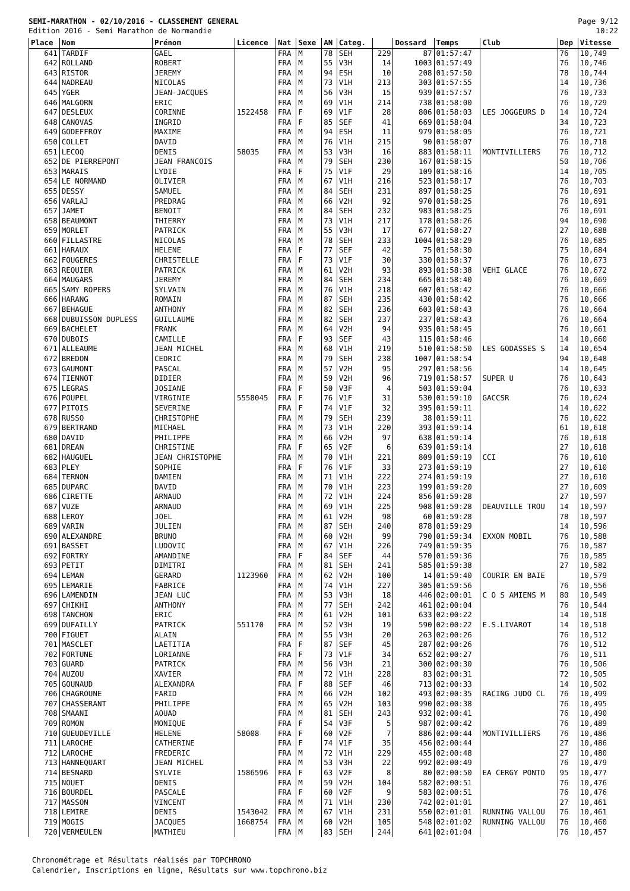SEMI-MARATHON - 02/10/2016 - CLASSEMENT GENERAL
Edition 2016 - Semi Marathon de Normandie
Page 9/12
10:22
| Place | Nom | Prénom | Licence | Nat | Sexe | AN | Categ. | | Dossard | Temps | Club | Dep | Vitesse |
| --- | --- | --- | --- | --- | --- | --- | --- | --- | --- | --- | --- | --- | --- |
| 641 | TARDIF | GAEL | | FRA | M | 78 | SEH | 229 | 87 | 01:57:47 | | 76 | 10,749 |
| 642 | ROLLAND | ROBERT | | FRA | M | 55 | V3H | 14 | 1003 | 01:57:49 | | 76 | 10,746 |
| 643 | RISTOR | JEREMY | | FRA | M | 94 | ESH | 10 | 208 | 01:57:50 | | 78 | 10,744 |
| 644 | NADREAU | NICOLAS | | FRA | M | 73 | V1H | 213 | 303 | 01:57:55 | | 14 | 10,736 |
| 645 | YGER | JEAN-JACQUES | | FRA | M | 56 | V3H | 15 | 939 | 01:57:57 | | 76 | 10,733 |
| 646 | MALGORN | ERIC | | FRA | M | 69 | V1H | 214 | 738 | 01:58:00 | | 76 | 10,729 |
| 647 | DESLEUX | CORINNE | 1522458 | FRA | F | 69 | V1F | 28 | 806 | 01:58:03 | LES JOGGEURS D | 14 | 10,724 |
| 648 | CANOVAS | INGRID | | FRA | F | 85 | SEF | 41 | 669 | 01:58:04 | | 34 | 10,723 |
| 649 | GODEFFROY | MAXIME | | FRA | M | 94 | ESH | 11 | 979 | 01:58:05 | | 76 | 10,721 |
| 650 | COLLET | DAVID | | FRA | M | 76 | V1H | 215 | 90 | 01:58:07 | | 76 | 10,718 |
| 651 | LECOQ | DENIS | 58035 | FRA | M | 53 | V3H | 16 | 883 | 01:58:11 | MONTIVILLIERS | 76 | 10,712 |
| 652 | DE PIERREPONT | JEAN FRANCOIS | | FRA | M | 79 | SEH | 230 | 167 | 01:58:15 | | 50 | 10,706 |
| 653 | MARAIS | LYDIE | | FRA | F | 75 | V1F | 29 | 109 | 01:58:16 | | 14 | 10,705 |
| 654 | LE NORMAND | OLIVIER | | FRA | M | 67 | V1H | 216 | 523 | 01:58:17 | | 76 | 10,703 |
| 655 | DESSY | SAMUEL | | FRA | M | 84 | SEH | 231 | 897 | 01:58:25 | | 76 | 10,691 |
| 656 | VARLAJ | PREDRAG | | FRA | M | 66 | V2H | 92 | 970 | 01:58:25 | | 76 | 10,691 |
| 657 | JAMET | BENOIT | | FRA | M | 84 | SEH | 232 | 983 | 01:58:25 | | 76 | 10,691 |
| 658 | BEAUMONT | THIERRY | | FRA | M | 73 | V1H | 217 | 178 | 01:58:26 | | 94 | 10,690 |
| 659 | MORLET | PATRICK | | FRA | M | 55 | V3H | 17 | 677 | 01:58:27 | | 27 | 10,688 |
| 660 | FILLASTRE | NICOLAS | | FRA | M | 78 | SEH | 233 | 1004 | 01:58:29 | | 76 | 10,685 |
| 661 | HARAUX | HELENE | | FRA | F | 77 | SEF | 42 | 75 | 01:58:30 | | 75 | 10,684 |
| 662 | FOUGERES | CHRISTELLE | | FRA | F | 73 | V1F | 30 | 330 | 01:58:37 | | 76 | 10,673 |
| 663 | REQUIER | PATRICK | | FRA | M | 61 | V2H | 93 | 893 | 01:58:38 | VEHI GLACE | 76 | 10,672 |
| 664 | MAUGARS | JEREMY | | FRA | M | 84 | SEH | 234 | 665 | 01:58:40 | | 76 | 10,669 |
| 665 | SAMY ROPERS | SYLVAIN | | FRA | M | 76 | V1H | 218 | 607 | 01:58:42 | | 76 | 10,666 |
| 666 | HARANG | ROMAIN | | FRA | M | 87 | SEH | 235 | 430 | 01:58:42 | | 76 | 10,666 |
| 667 | BEHAGUE | ANTHONY | | FRA | M | 82 | SEH | 236 | 603 | 01:58:43 | | 76 | 10,664 |
| 668 | DUBUISSON DUPLESS | GUILLAUME | | FRA | M | 82 | SEH | 237 | 237 | 01:58:43 | | 76 | 10,664 |
| 669 | BACHELET | FRANK | | FRA | M | 64 | V2H | 94 | 935 | 01:58:45 | | 76 | 10,661 |
| 670 | DUBOIS | CAMILLE | | FRA | F | 93 | SEF | 43 | 115 | 01:58:46 | | 14 | 10,660 |
| 671 | ALLEAUME | JEAN MICHEL | | FRA | M | 68 | V1H | 219 | 510 | 01:58:50 | LES GODASSES S | 14 | 10,654 |
| 672 | BREDON | CEDRIC | | FRA | M | 79 | SEH | 238 | 1007 | 01:58:54 | | 94 | 10,648 |
| 673 | GAUMONT | PASCAL | | FRA | M | 57 | V2H | 95 | 297 | 01:58:56 | | 14 | 10,645 |
| 674 | TIENNOT | DIDIER | | FRA | M | 59 | V2H | 96 | 719 | 01:58:57 | SUPER U | 76 | 10,643 |
| 675 | LEGRAS | JOSIANE | | FRA | F | 50 | V3F | 4 | 503 | 01:59:04 | | 76 | 10,633 |
| 676 | POUPEL | VIRGINIE | 5558045 | FRA | F | 76 | V1F | 31 | 530 | 01:59:10 | GACCSR | 76 | 10,624 |
| 677 | PITOIS | SEVERINE | | FRA | F | 74 | V1F | 32 | 395 | 01:59:11 | | 14 | 10,622 |
| 678 | RUSSO | CHRISTOPHE | | FRA | M | 79 | SEH | 239 | 38 | 01:59:11 | | 76 | 10,622 |
| 679 | BERTRAND | MICHAEL | | FRA | M | 73 | V1H | 220 | 393 | 01:59:14 | | 61 | 10,618 |
| 680 | DAVID | PHILIPPE | | FRA | M | 66 | V2H | 97 | 638 | 01:59:14 | | 76 | 10,618 |
| 681 | DREAN | CHRISTINE | | FRA | F | 65 | V2F | 6 | 639 | 01:59:14 | | 27 | 10,618 |
| 682 | HAUGUEL | JEAN CHRISTOPHE | | FRA | M | 70 | V1H | 221 | 809 | 01:59:19 | CCI | 76 | 10,610 |
| 683 | PLEY | SOPHIE | | FRA | F | 76 | V1F | 33 | 273 | 01:59:19 | | 27 | 10,610 |
| 684 | TERNON | DAMIEN | | FRA | M | 71 | V1H | 222 | 274 | 01:59:19 | | 27 | 10,610 |
| 685 | DUPARC | DAVID | | FRA | M | 70 | V1H | 223 | 199 | 01:59:20 | | 27 | 10,609 |
| 686 | CIRETTE | ARNAUD | | FRA | M | 72 | V1H | 224 | 856 | 01:59:28 | | 27 | 10,597 |
| 687 | VUZE | ARNAUD | | FRA | M | 69 | V1H | 225 | 908 | 01:59:28 | DEAUVILLE TROU | 14 | 10,597 |
| 688 | LEROY | JOEL | | FRA | M | 61 | V2H | 98 | 60 | 01:59:28 | | 78 | 10,597 |
| 689 | VARIN | JULIEN | | FRA | M | 87 | SEH | 240 | 878 | 01:59:29 | | 14 | 10,596 |
| 690 | ALEXANDRE | BRUNO | | FRA | M | 60 | V2H | 99 | 790 | 01:59:34 | EXXON MOBIL | 76 | 10,588 |
| 691 | BASSET | LUDOVIC | | FRA | M | 67 | V1H | 226 | 749 | 01:59:35 | | 76 | 10,587 |
| 692 | FORTRY | AMANDINE | | FRA | F | 84 | SEF | 44 | 570 | 01:59:36 | | 76 | 10,585 |
| 693 | PETIT | DIMITRI | | FRA | M | 81 | SEH | 241 | 585 | 01:59:38 | | 27 | 10,582 |
| 694 | LEMAN | GERARD | 1123960 | FRA | M | 62 | V2H | 100 | 14 | 01:59:40 | COURIR EN BAIE | | 10,579 |
| 695 | LEMARIE | FABRICE | | FRA | M | 74 | V1H | 227 | 305 | 01:59:56 | | 76 | 10,556 |
| 696 | LAMENDIN | JEAN LUC | | FRA | M | 53 | V3H | 18 | 446 | 02:00:01 | C O S AMIENS M | 80 | 10,549 |
| 697 | CHIKHI | ANTHONY | | FRA | M | 77 | SEH | 242 | 461 | 02:00:04 | | 76 | 10,544 |
| 698 | TANCHON | ERIC | | FRA | M | 61 | V2H | 101 | 633 | 02:00:22 | | 14 | 10,518 |
| 699 | DUFAILLY | PATRICK | 551170 | FRA | M | 52 | V3H | 19 | 590 | 02:00:22 | E.S.LIVAROT | 14 | 10,518 |
| 700 | FIGUET | ALAIN | | FRA | M | 55 | V3H | 20 | 263 | 02:00:26 | | 76 | 10,512 |
| 701 | MASCLET | LAETITIA | | FRA | F | 87 | SEF | 45 | 287 | 02:00:26 | | 76 | 10,512 |
| 702 | FORTUNE | LORIANNE | | FRA | F | 73 | V1F | 34 | 652 | 02:00:27 | | 76 | 10,511 |
| 703 | GUARD | PATRICK | | FRA | M | 56 | V3H | 21 | 300 | 02:00:30 | | 76 | 10,506 |
| 704 | AUZOU | XAVIER | | FRA | M | 72 | V1H | 228 | 83 | 02:00:31 | | 72 | 10,505 |
| 705 | GOUNAUD | ALEXANDRA | | FRA | F | 88 | SEF | 46 | 713 | 02:00:33 | | 14 | 10,502 |
| 706 | CHAGROUNE | FARID | | FRA | M | 66 | V2H | 102 | 493 | 02:00:35 | RACING JUDO CL | 76 | 10,499 |
| 707 | CHASSERANT | PHILIPPE | | FRA | M | 65 | V2H | 103 | 990 | 02:00:38 | | 76 | 10,495 |
| 708 | SMAANI | AOUAD | | FRA | M | 81 | SEH | 243 | 932 | 02:00:41 | | 76 | 10,490 |
| 709 | ROMON | MONIQUE | | FRA | F | 54 | V3F | 5 | 987 | 02:00:42 | | 76 | 10,489 |
| 710 | GUEUDEVILLE | HELENE | 58008 | FRA | F | 60 | V2F | 7 | 886 | 02:00:44 | MONTIVILLIERS | 76 | 10,486 |
| 711 | LAROCHE | CATHERINE | | FRA | F | 74 | V1F | 35 | 456 | 02:00:44 | | 27 | 10,486 |
| 712 | LAROCHE | FREDERIC | | FRA | M | 72 | V1H | 229 | 455 | 02:00:48 | | 27 | 10,480 |
| 713 | HANNEQUART | JEAN MICHEL | | FRA | M | 53 | V3H | 22 | 992 | 02:00:49 | | 76 | 10,479 |
| 714 | BESNARD | SYLVIE | 1586596 | FRA | F | 63 | V2F | 8 | 80 | 02:00:50 | EA CERGY PONTO | 95 | 10,477 |
| 715 | NOUET | DENIS | | FRA | M | 59 | V2H | 104 | 582 | 02:00:51 | | 76 | 10,476 |
| 716 | BOURDEL | PASCALE | | FRA | F | 60 | V2F | 9 | 583 | 02:00:51 | | 76 | 10,476 |
| 717 | MASSON | VINCENT | | FRA | M | 71 | V1H | 230 | 742 | 02:01:01 | | 27 | 10,461 |
| 718 | LEMIRE | DENIS | 1543042 | FRA | M | 67 | V1H | 231 | 550 | 02:01:01 | RUNNING VALLOU | 76 | 10,461 |
| 719 | MOGIS | JACQUES | 1668754 | FRA | M | 60 | V2H | 105 | 548 | 02:01:02 | RUNNING VALLOU | 76 | 10,460 |
| 720 | VERMEULEN | MATHIEU | | FRA | M | 83 | SEH | 244 | 641 | 02:01:04 | | 76 | 10,457 |
Chronométrage et Résultats réalisés par TOPCHRONO
Calendrier, Inscriptions en ligne, Résultats sur www.topchrono.biz